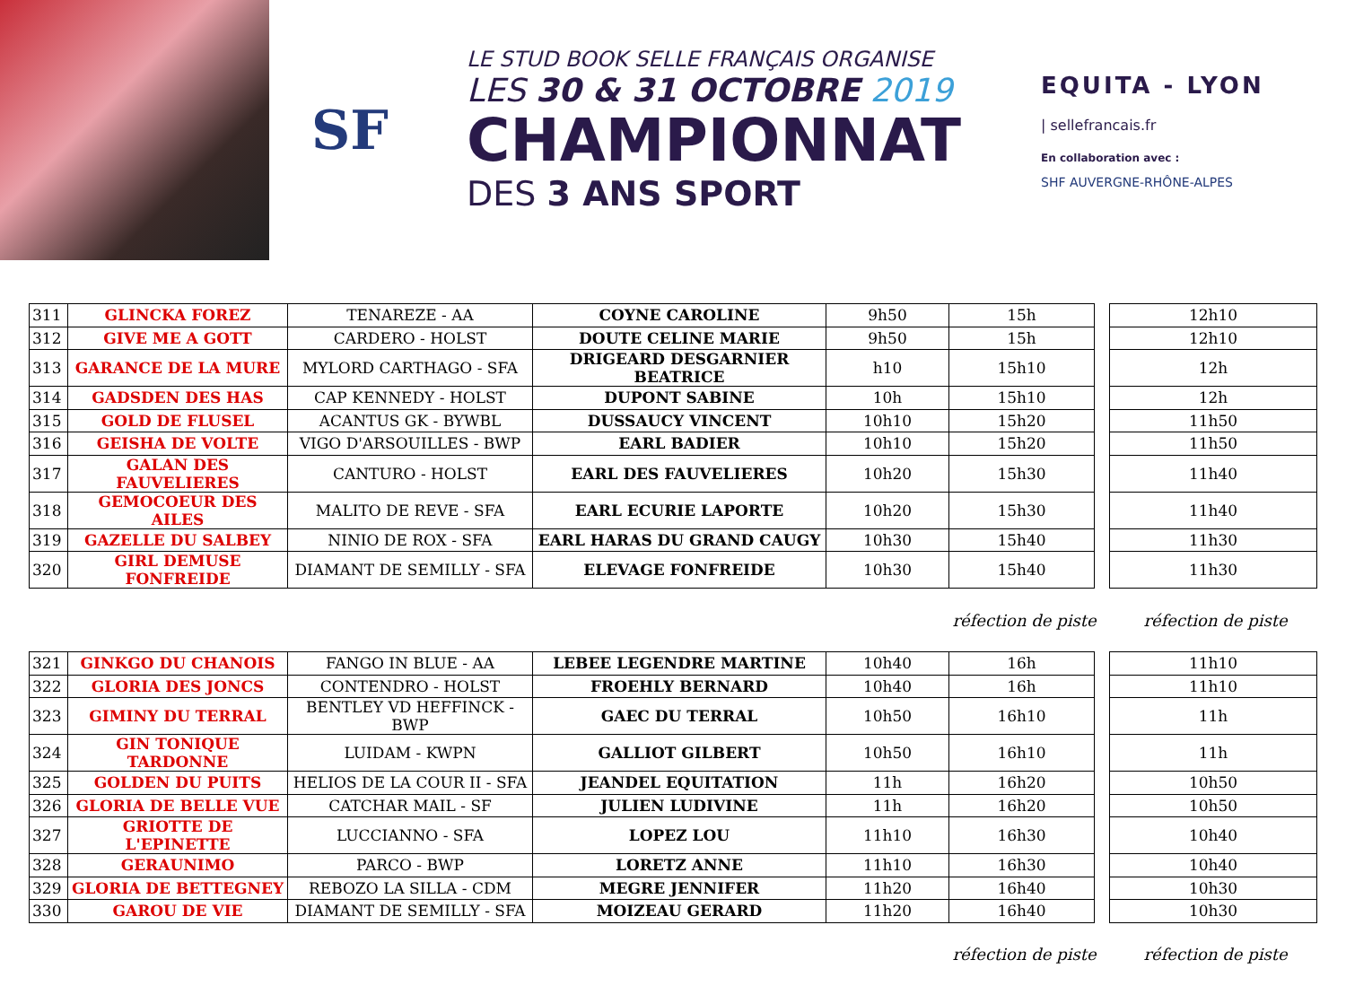SF
LE STUD BOOK SELLE FRANÇAIS ORGANISE
LES 30 & 31 OCTOBRE 2019
CHAMPIONNAT
DES 3 ANS SPORT
EQUITA - LYON
| sellefrancais.fr
En collaboration avec :
SHF AUVERGNE-RHÔNE-ALPES
| 311 | GLINCKA FOREZ | TENAREZE - AA | COYNE CAROLINE | 9h50 | 15h | | 12h10 |
| 312 | GIVE ME A GOTT | CARDERO - HOLST | DOUTE CELINE MARIE | 9h50 | 15h | | 12h10 |
| 313 | GARANCE DE LA MURE | MYLORD CARTHAGO - SFA | DRIGEARD DESGARNIER BEATRICE | h10 | 15h10 | | 12h |
| 314 | GADSDEN DES HAS | CAP KENNEDY - HOLST | DUPONT SABINE | 10h | 15h10 | | 12h |
| 315 | GOLD DE FLUSEL | ACANTUS GK - BYWBL | DUSSAUCY VINCENT | 10h10 | 15h20 | | 11h50 |
| 316 | GEISHA DE VOLTE | VIGO D'ARSOUILLES - BWP | EARL BADIER | 10h10 | 15h20 | | 11h50 |
| 317 | GALAN DES FAUVELIERES | CANTURO - HOLST | EARL DES FAUVELIERES | 10h20 | 15h30 | | 11h40 |
| 318 | GEMOCOEUR DES AILES | MALITO DE REVE - SFA | EARL ECURIE LAPORTE | 10h20 | 15h30 | | 11h40 |
| 319 | GAZELLE DU SALBEY | NINIO DE ROX - SFA | EARL HARAS DU GRAND CAUGY | 10h30 | 15h40 | | 11h30 |
| 320 | GIRL DEMUSE FONFREIDE | DIAMANT DE SEMILLY - SFA | ELEVAGE FONFREIDE | 10h30 | 15h40 | | 11h30 |
réfection de piste réfection de piste
| 321 | GINKGO DU CHANOIS | FANGO IN BLUE - AA | LEBEE LEGENDRE MARTINE | 10h40 | 16h | | 11h10 |
| 322 | GLORIA DES JONCS | CONTENDRO - HOLST | FROEHLY BERNARD | 10h40 | 16h | | 11h10 |
| 323 | GIMINY DU TERRAL | BENTLEY VD HEFFINCK - BWP | GAEC DU TERRAL | 10h50 | 16h10 | | 11h |
| 324 | GIN TONIQUE TARDONNE | LUIDAM - KWPN | GALLIOT GILBERT | 10h50 | 16h10 | | 11h |
| 325 | GOLDEN DU PUITS | HELIOS DE LA COUR II - SFA | JEANDEL EQUITATION | 11h | 16h20 | | 10h50 |
| 326 | GLORIA DE BELLE VUE | CATCHAR MAIL - SF | JULIEN LUDIVINE | 11h | 16h20 | | 10h50 |
| 327 | GRIOTTE DE L'EPINETTE | LUCCIANNO - SFA | LOPEZ LOU | 11h10 | 16h30 | | 10h40 |
| 328 | GERAUNIMO | PARCO - BWP | LORETZ ANNE | 11h10 | 16h30 | | 10h40 |
| 329 | GLORIA DE BETTEGNEY | REBOZO LA SILLA - CDM | MEGRE JENNIFER | 11h20 | 16h40 | | 10h30 |
| 330 | GAROU DE VIE | DIAMANT DE SEMILLY - SFA | MOIZEAU GERARD | 11h20 | 16h40 | | 10h30 |
réfection de piste réfection de piste